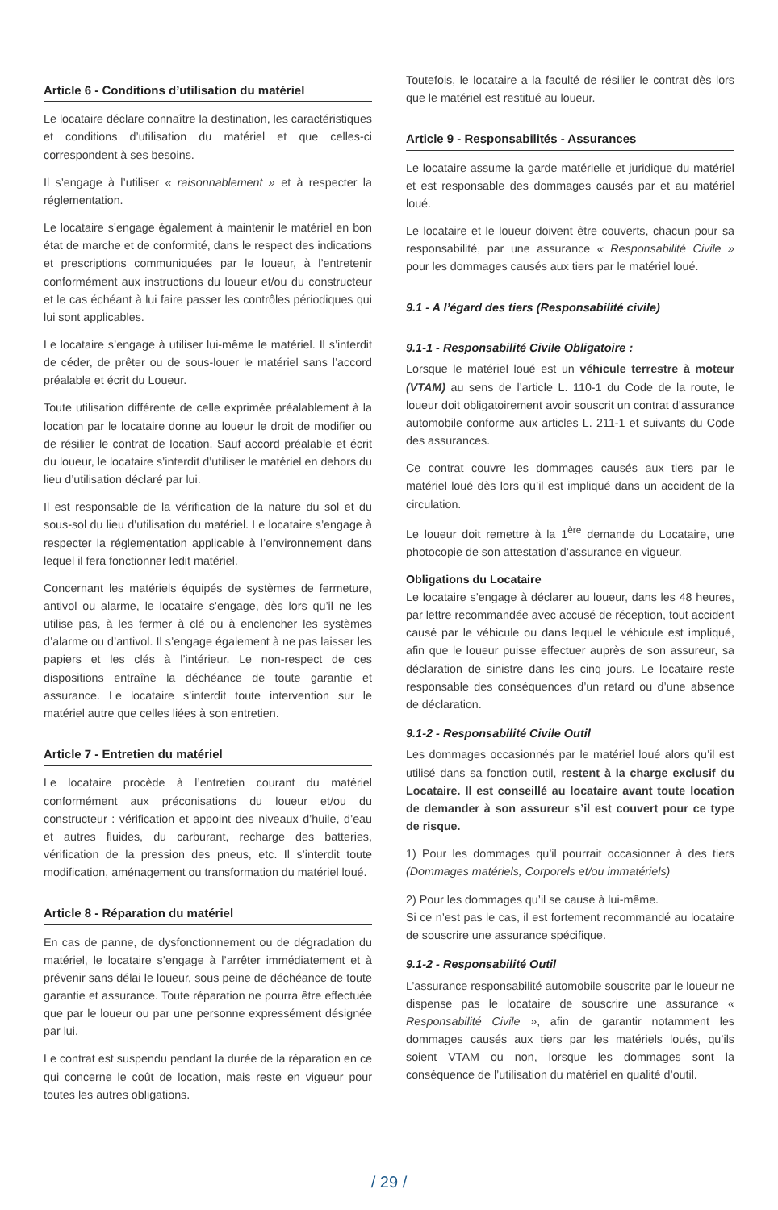Article 6 - Conditions d’utilisation du matériel
Le locataire déclare connaître la destination, les caractéristiques et conditions d’utilisation du matériel et que celles-ci correspondent à ses besoins.
Il s’engage à l’utiliser « raisonnablement » et à respecter la réglementation.
Le locataire s’engage également à maintenir le matériel en bon état de marche et de conformité, dans le respect des indications et prescriptions communiquées par le loueur, à l’entretenir conformément aux instructions du loueur et/ou du constructeur et le cas échéant à lui faire passer les contrôles périodiques qui lui sont applicables.
Le locataire s’engage à utiliser lui-même le matériel. Il s’interdit de céder, de prêter ou de sous-louer le matériel sans l’accord préalable et écrit du Loueur.
Toute utilisation différente de celle exprimée préalablement à la location par le locataire donne au loueur le droit de modifier ou de résilier le contrat de location. Sauf accord préalable et écrit du loueur, le locataire s’interdit d’utiliser le matériel en dehors du lieu d’utilisation déclaré par lui.
Il est responsable de la vérification de la nature du sol et du sous-sol du lieu d’utilisation du matériel. Le locataire s’engage à respecter la réglementation applicable à l’environnement dans lequel il fera fonctionner ledit matériel.
Concernant les matériels équipés de systèmes de fermeture, antivol ou alarme, le locataire s’engage, dès lors qu’il ne les utilise pas, à les fermer à clé ou à enclencher les systèmes d’alarme ou d’antivol. Il s’engage également à ne pas laisser les papiers et les clés à l’intérieur. Le non-respect de ces dispositions entraîne la déchéance de toute garantie et assurance. Le locataire s’interdit toute intervention sur le matériel autre que celles liées à son entretien.
Article 7 - Entretien du matériel
Le locataire procède à l’entretien courant du matériel conformément aux préconisations du loueur et/ou du constructeur : vérification et appoint des niveaux d’huile, d’eau et autres fluides, du carburant, recharge des batteries, vérification de la pression des pneus, etc. Il s’interdit toute modification, aménagement ou transformation du matériel loué.
Article 8 - Réparation du matériel
En cas de panne, de dysfonctionnement ou de dégradation du matériel, le locataire s’engage à l’arrêter immédiatement et à prévenir sans délai le loueur, sous peine de déchéance de toute garantie et assurance. Toute réparation ne pourra être effectuée que par le loueur ou par une personne expressément désignée par lui.
Le contrat est suspendu pendant la durée de la réparation en ce qui concerne le coût de location, mais reste en vigueur pour toutes les autres obligations.
Toutefois, le locataire a la faculté de résilier le contrat dès lors que le matériel est restitué au loueur.
Article 9 - Responsabilités - Assurances
Le locataire assume la garde matérielle et juridique du matériel et est responsable des dommages causés par et au matériel loué.
Le locataire et le loueur doivent être couverts, chacun pour sa responsabilité, par une assurance « Responsabilité Civile » pour les dommages causés aux tiers par le matériel loué.
9.1 - A l’égard des tiers (Responsabilité civile)
9.1-1 - Responsabilité Civile Obligatoire :
Lorsque le matériel loué est un véhicule terrestre à moteur (VTAM) au sens de l’article L. 110-1 du Code de la route, le loueur doit obligatoirement avoir souscrit un contrat d’assurance automobile conforme aux articles L. 211-1 et suivants du Code des assurances.
Ce contrat couvre les dommages causés aux tiers par le matériel loué dès lors qu’il est impliqué dans un accident de la circulation.
Le loueur doit remettre à la 1<sup>ère</sup> demande du Locataire, une photocopie de son attestation d’assurance en vigueur.
Obligations du Locataire
Le locataire s’engage à déclarer au loueur, dans les 48 heures, par lettre recommandée avec accusé de réception, tout accident causé par le véhicule ou dans lequel le véhicule est impliqué, afin que le loueur puisse effectuer auprès de son assureur, sa déclaration de sinistre dans les cinq jours. Le locataire reste responsable des conséquences d’un retard ou d’une absence de déclaration.
9.1-2 - Responsabilité Civile Outil
Les dommages occasionnés par le matériel loué alors qu’il est utilisé dans sa fonction outil, restent à la charge exclusif du Locataire. Il est conseillé au locataire avant toute location de demander à son assureur s’il est couvert pour ce type de risque.
1) Pour les dommages qu’il pourrait occasionner à des tiers (Dommages matériels, Corporels et/ou immatériels)
2) Pour les dommages qu’il se cause à lui-même.
Si ce n’est pas le cas, il est fortement recommandé au locataire de souscrire une assurance spécifique.
9.1-2 - Responsabilité Outil
L’assurance responsabilité automobile souscrite par le loueur ne dispense pas le locataire de souscrire une assurance « Responsabilité Civile », afin de garantir notamment les dommages causés aux tiers par les matériels loués, qu’ils soient VTAM ou non, lorsque les dommages sont la conséquence de l’utilisation du matériel en qualité d’outil.
/ 29 /